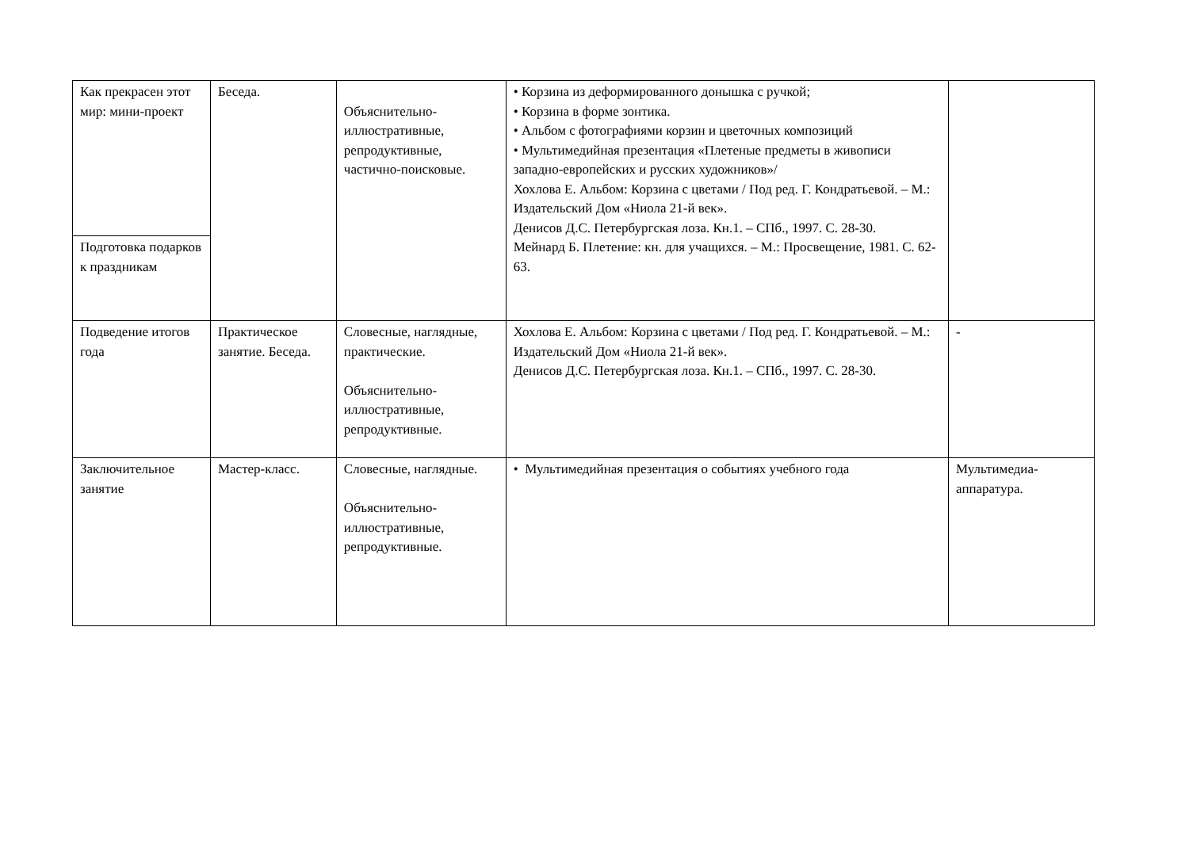| Как прекрасен этот мир: мини-проект | Беседа. | Объяснительно-иллюстративные, репродуктивные, частично-поисковые. | • Корзина из деформированного донышка с ручкой; • Корзина в форме зонтика. • Альбом с фотографиями корзин и цветочных композиций • Мультимедийная презентация «Плетеные предметы в живописи западно-европейских и русских художников»/ Хохлова Е. Альбом: Корзина с цветами / Под ред. Г. Кондратьевой. – М.: Издательский Дом «Ниола 21-й век». Денисов Д.С. Петербургская лоза. Кн.1. – СПб., 1997. С. 28-30. Мейнард Б. Плетение: кн. для учащихся. – М.: Просвещение, 1981. С. 62-63. | |
| Подготовка подарков к праздникам | | | | |
| Подведение итогов года | Практическое занятие. Беседа. | Словесные, наглядные, практические. Объяснительно-иллюстративные, репродуктивные. | Хохлова Е. Альбом: Корзина с цветами / Под ред. Г. Кондратьевой. – М.: Издательский Дом «Ниола 21-й век». Денисов Д.С. Петербургская лоза. Кн.1. – СПб., 1997. С. 28-30. | - |
| Заключительное занятие | Мастер-класс. | Словесные, наглядные. Объяснительно-иллюстративные, репродуктивные. | • Мультимедийная презентация о событиях учебного года | Мультимедиа-аппаратура. |